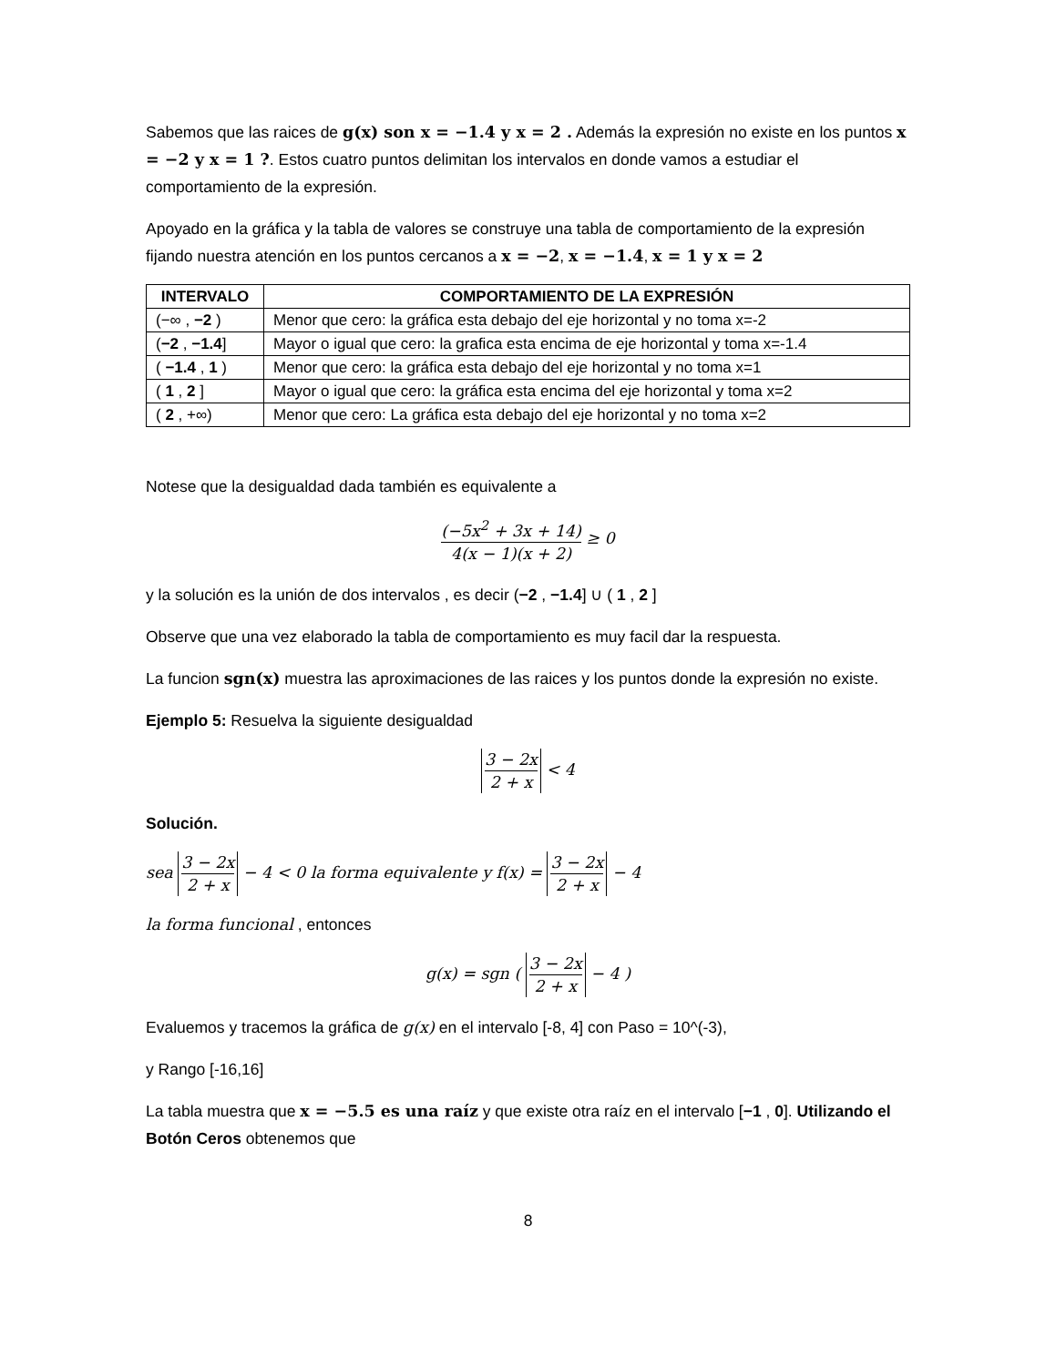Sabemos que las raices de g(x) son x = −1.4 y x = 2 . Además la expresión no existe en los puntos x = −2 y x = 1 ?. Estos cuatro puntos delimitan los intervalos en donde vamos a estudiar el comportamiento de la expresión.
Apoyado en la gráfica y la tabla de valores se construye una tabla de comportamiento de la expresión fijando nuestra atención en los puntos cercanos a x = −2, x = −1.4, x = 1 y x = 2
| INTERVALO | COMPORTAMIENTO DE LA EXPRESIÓN |
| --- | --- |
| (−∞ , −2 ) | Menor que cero: la gráfica esta debajo del eje horizontal y no toma x=-2 |
| ( −2 , −1.4 ] | Mayor o igual que cero: la grafica esta encima de eje horizontal y toma x=-1.4 |
| ( −1.4 , 1 ) | Menor que cero: la gráfica esta debajo del eje horizontal y no toma x=1 |
| ( 1 , 2 ] | Mayor o igual que cero: la gráfica esta encima del eje horizontal y toma x=2 |
| ( 2 , +∞) | Menor que cero: La gráfica esta debajo del eje horizontal y no toma x=2 |
Notese que la desigualdad dada también es equivalente a
(−5x<sup>2</sup> + 3x + 14) 4(x − 1)(x + 2) ≥ 0
y la solución es la unión de dos intervalos , es decir (−2 , −1.4] ∪ ( 1 , 2 ]
Observe que una vez elaborado la tabla de comportamiento es muy facil dar la respuesta.
La funcion sgn(x) muestra las aproximaciones de las raices y los puntos donde la expresión no existe.
Ejemplo 5: Resuelva la siguiente desigualdad
3 − 2x 2 + x < 4
Solución.
sea 3 − 2x 2 + x − 4 < 0 la forma equivalente y f(x) = 3 − 2x 2 + x − 4
la forma funcional , entonces
g(x) = sgn ( 3 − 2x 2 + x − 4 )
Evaluemos y tracemos la gráfica de g(x) en el intervalo [-8, 4] con Paso = 10^(-3),
y Rango [-16,16]
La tabla muestra que x = −5.5 es una raíz y que existe otra raíz en el intervalo [−1 , 0]. Utilizando el Botón Ceros obtenemos que
8